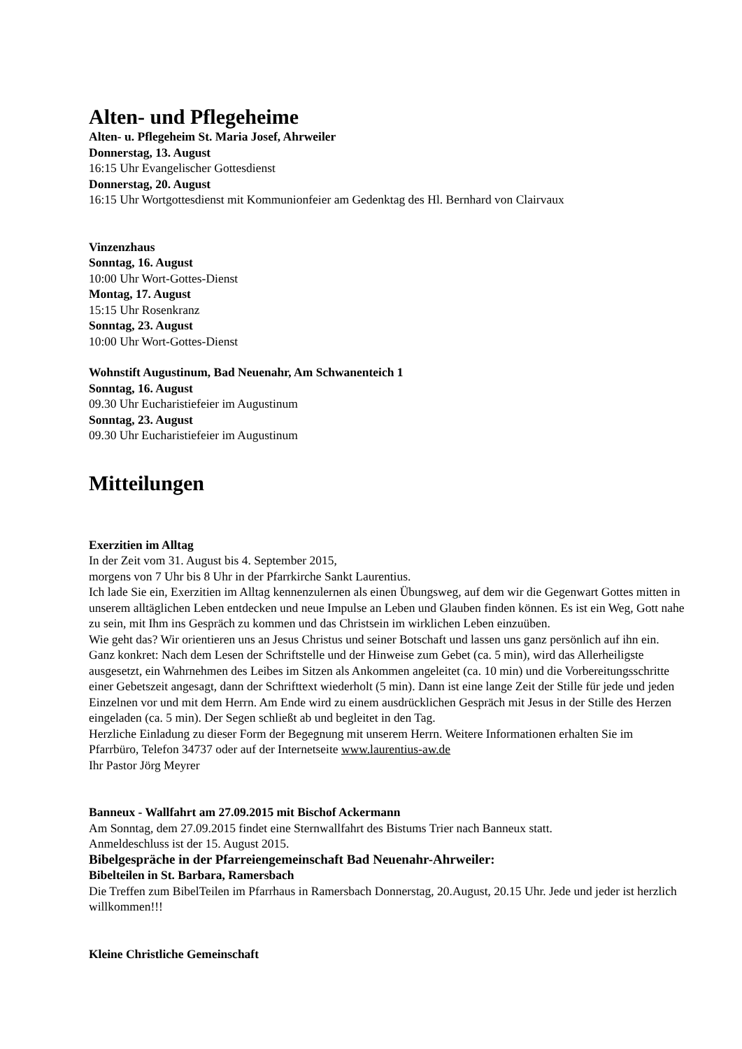Alten- und Pflegeheime
Alten- u. Pflegeheim St. Maria Josef, Ahrweiler
Donnerstag, 13. August
16:15 Uhr Evangelischer Gottesdienst
Donnerstag, 20. August
16:15 Uhr Wortgottesdienst mit Kommunionfeier am Gedenktag des Hl. Bernhard von Clairvaux
Vinzenzhaus
Sonntag, 16. August
10:00 Uhr Wort-Gottes-Dienst
Montag, 17. August
15:15 Uhr Rosenkranz
Sonntag, 23. August
10:00 Uhr Wort-Gottes-Dienst
Wohnstift Augustinum, Bad Neuenahr, Am Schwanenteich 1
Sonntag, 16. August
09.30 Uhr Eucharistiefeier im Augustinum
Sonntag, 23. August
09.30 Uhr Eucharistiefeier im Augustinum
Mitteilungen
Exerzitien im Alltag
In der Zeit vom 31. August bis 4. September 2015,
morgens von 7 Uhr bis 8 Uhr in der Pfarrkirche Sankt Laurentius.
Ich lade Sie ein, Exerzitien im Alltag kennenzulernen als einen Übungsweg, auf dem wir die Gegenwart Gottes mitten in unserem alltäglichen Leben entdecken und neue Impulse an Leben und Glauben finden können. Es ist ein Weg, Gott nahe zu sein, mit Ihm ins Gespräch zu kommen und das Christsein im wirklichen Leben einzuüben.
Wie geht das? Wir orientieren uns an Jesus Christus und seiner Botschaft und lassen uns ganz persönlich auf ihn ein. Ganz konkret: Nach dem Lesen der Schriftstelle und der Hinweise zum Gebet (ca. 5 min), wird das Allerheiligste ausgesetzt, ein Wahrnehmen des Leibes im Sitzen als Ankommen angeleitet (ca. 10 min) und die Vorbereitungsschritte einer Gebetszeit angesagt, dann der Schrifttext wiederholt (5 min). Dann ist eine lange Zeit der Stille für jede und jeden Einzelnen vor und mit dem Herrn. Am Ende wird zu einem ausdrücklichen Gespräch mit Jesus in der Stille des Herzen eingeladen (ca. 5 min). Der Segen schließt ab und begleitet in den Tag.
Herzliche Einladung zu dieser Form der Begegnung mit unserem Herrn. Weitere Informationen erhalten Sie im Pfarrbüro, Telefon 34737 oder auf der Internetseite www.laurentius-aw.de
Ihr Pastor Jörg Meyrer
Banneux - Wallfahrt am 27.09.2015 mit Bischof Ackermann
Am Sonntag, dem 27.09.2015 findet eine Sternwallfahrt des Bistums Trier nach Banneux statt.
Anmeldeschluss ist der 15. August 2015.
Bibelgespräche in der Pfarreiengemeinschaft Bad Neuenahr-Ahrweiler:
Bibelteilen in St. Barbara, Ramersbach
Die Treffen zum BibelTeilen im Pfarrhaus in Ramersbach Donnerstag, 20.August, 20.15 Uhr. Jede und jeder ist herzlich willkommen!!!
Kleine Christliche Gemeinschaft